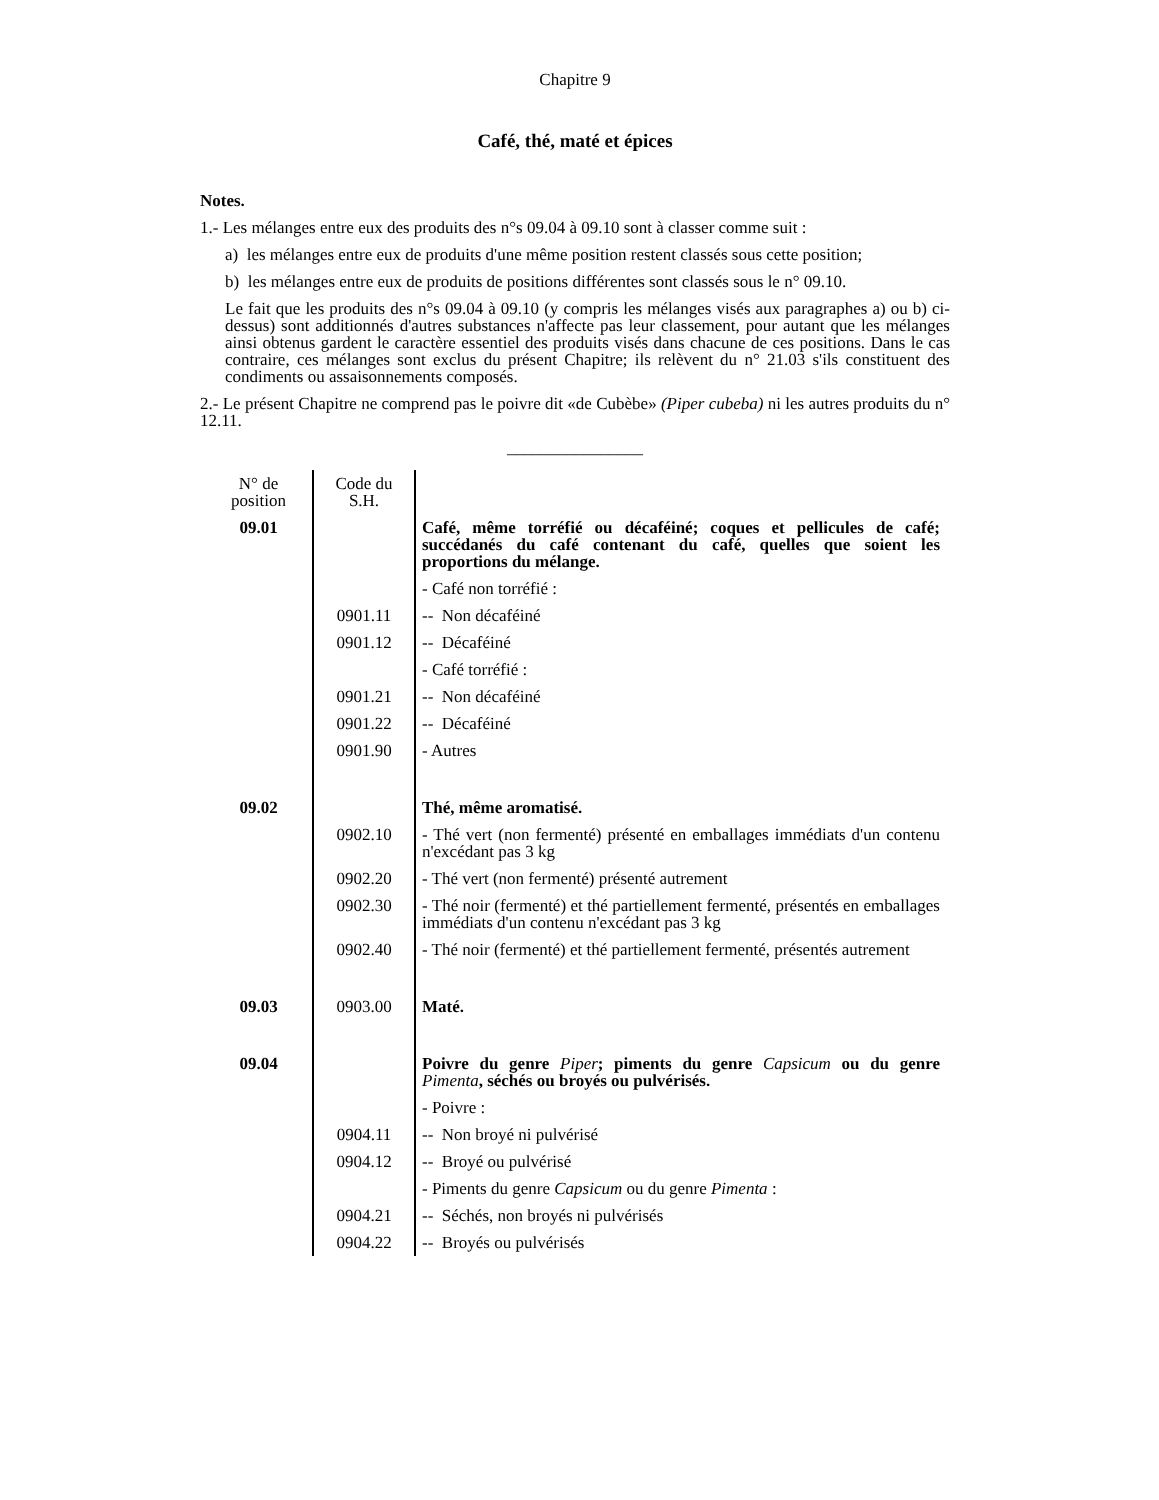Chapitre 9
Café, thé, maté et épices
Notes.
1.- Les mélanges entre eux des produits des n°s 09.04 à 09.10 sont à classer comme suit :
a) les mélanges entre eux de produits d'une même position restent classés sous cette position;
b) les mélanges entre eux de produits de positions différentes sont classés sous le n° 09.10.
Le fait que les produits des n°s 09.04 à 09.10 (y compris les mélanges visés aux paragraphes a) ou b) ci-dessus) sont additionnés d'autres substances n'affecte pas leur classement, pour autant que les mélanges ainsi obtenus gardent le caractère essentiel des produits visés dans chacune de ces positions. Dans le cas contraire, ces mélanges sont exclus du présent Chapitre; ils relèvent du n° 21.03 s'ils constituent des condiments ou assaisonnements composés.
2.- Le présent Chapitre ne comprend pas le poivre dit «de Cubèbe» (Piper cubeba) ni les autres produits du n° 12.11.
________________
| N° de position | Code du S.H. | |
| 09.01 | | Café, même torréfié ou décaféiné; coques et pellicules de café; succédanés du café contenant du café, quelles que soient les proportions du mélange. |
| | | - Café non torréfié : |
| | 0901.11 | -- Non décaféiné |
| | 0901.12 | -- Décaféiné |
| | | - Café torréfié : |
| | 0901.21 | -- Non décaféiné |
| | 0901.22 | -- Décaféiné |
| | 0901.90 | - Autres |
| 09.02 | | Thé, même aromatisé. |
| | 0902.10 | - Thé vert (non fermenté) présenté en emballages immédiats d'un contenu n'excédant pas 3 kg |
| | 0902.20 | - Thé vert (non fermenté) présenté autrement |
| | 0902.30 | - Thé noir (fermenté) et thé partiellement fermenté, présentés en emballages immédiats d'un contenu n'excédant pas 3 kg |
| | 0902.40 | - Thé noir (fermenté) et thé partiellement fermenté, présentés autrement |
| 09.03 | 0903.00 | Maté. |
| 09.04 | | Poivre du genre Piper ; piments du genre Capsicum ou du genre Pimenta , séchés ou broyés ou pulvérisés. |
| | | - Poivre : |
| | 0904.11 | -- Non broyé ni pulvérisé |
| | 0904.12 | -- Broyé ou pulvérisé |
| | | - Piments du genre Capsicum ou du genre Pimenta : |
| | 0904.21 | -- Séchés, non broyés ni pulvérisés |
| | 0904.22 | -- Broyés ou pulvérisés |